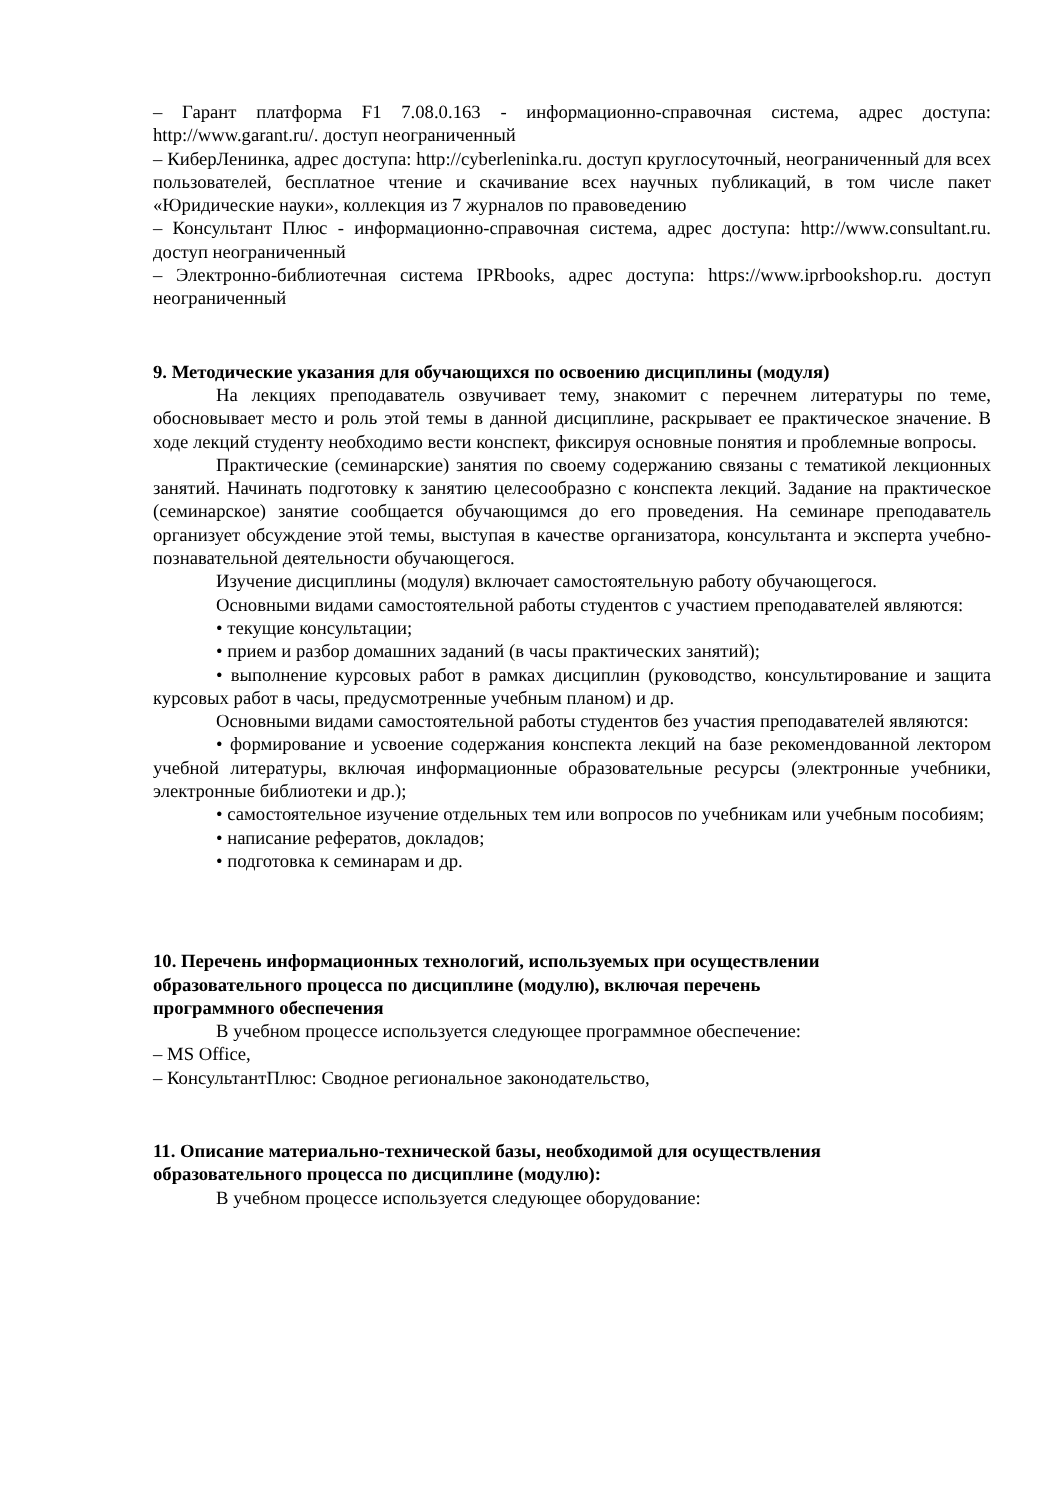– Гарант платформа F1 7.08.0.163 - информационно-справочная система, адрес доступа: http://www.garant.ru/. доступ неограниченный
– КиберЛенинка, адрес доступа: http://cyberleninka.ru. доступ круглосуточный, неограниченный для всех пользователей, бесплатное чтение и скачивание всех научных публикаций, в том числе пакет «Юридические науки», коллекция из 7 журналов по правоведению
– Консультант Плюс - информационно-справочная система, адрес доступа: http://www.consultant.ru. доступ неограниченный
– Электронно-библиотечная система IPRbooks, адрес доступа: https://www.iprbookshop.ru. доступ неограниченный
9. Методические указания для обучающихся по освоению дисциплины (модуля)
На лекциях преподаватель озвучивает тему, знакомит с перечнем литературы по теме, обосновывает место и роль этой темы в данной дисциплине, раскрывает ее практическое значение. В ходе лекций студенту необходимо вести конспект, фиксируя основные понятия и проблемные вопросы.
Практические (семинарские) занятия по своему содержанию связаны с тематикой лекционных занятий. Начинать подготовку к занятию целесообразно с конспекта лекций. Задание на практическое (семинарское) занятие сообщается обучающимся до его проведения. На семинаре преподаватель организует обсуждение этой темы, выступая в качестве организатора, консультанта и эксперта учебно-познавательной деятельности обучающегося.
Изучение дисциплины (модуля) включает самостоятельную работу обучающегося.
Основными видами самостоятельной работы студентов с участием преподавателей являются:
• текущие консультации;
• прием и разбор домашних заданий (в часы практических занятий);
• выполнение курсовых работ в рамках дисциплин (руководство, консультирование и защита курсовых работ в часы, предусмотренные учебным планом) и др.
Основными видами самостоятельной работы студентов без участия преподавателей являются:
• формирование и усвоение содержания конспекта лекций на базе рекомендованной лектором учебной литературы, включая информационные образовательные ресурсы (электронные учебники, электронные библиотеки и др.);
• самостоятельное изучение отдельных тем или вопросов по учебникам или учебным пособиям;
• написание рефератов, докладов;
• подготовка к семинарам и др.
10. Перечень информационных технологий, используемых при осуществлении
образовательного процесса по дисциплине (модулю), включая перечень
программного обеспечения
В учебном процессе используется следующее программное обеспечение:
– MS Office,
– КонсультантПлюс: Сводное региональное законодательство,
11. Описание материально-технической базы, необходимой для осуществления
образовательного процесса по дисциплине (модулю):
В учебном процессе используется следующее оборудование: